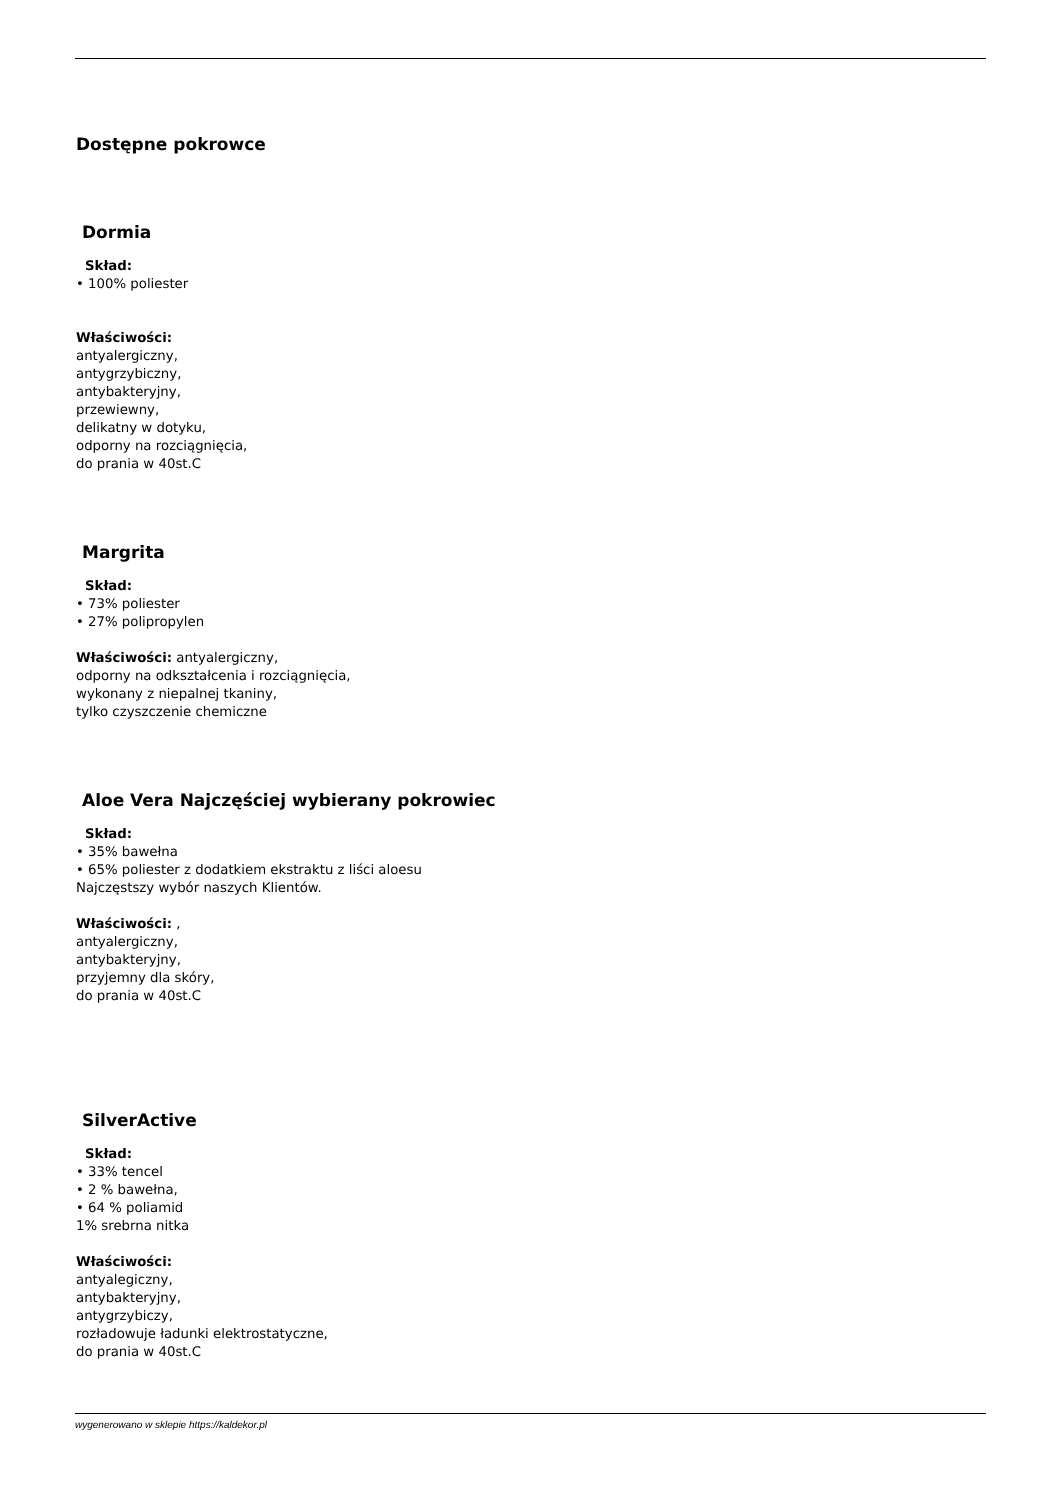Dostępne pokrowce
Dormia
Skład:
• 100% poliester
Właściwości:
antyalergiczny,
antygrzybiczny,
antybakteryjny,
przewiewny,
delikatny w dotyku,
odporny na rozciągnięcia,
do prania w 40st.C
Margrita
Skład:
• 73% poliester
• 27% polipropylen
Właściwości: antyalergiczny,
odporny na odkształcenia i rozciągnięcia,
wykonany z niepalnej tkaniny,
tylko czyszczenie chemiczne
Aloe Vera Najczęściej wybierany pokrowiec
Skład:
• 35% bawełna
• 65% poliester z dodatkiem ekstraktu z liści aloesu
Najczęstszy wybór naszych Klientów.
Właściwości: ,
antyalergiczny,
antybakteryjny,
przyjemny dla skóry,
do prania w 40st.C
SilverActive
Skład:
• 33% tencel
• 2 % bawełna,
• 64 % poliamid
1% srebrna nitka
Właściwości:
antyalegiczny,
antybakteryjny,
antygrzybiczy,
rozładowuje ładunki elektrostatyczne,
do prania w 40st.C
wygenerowano w sklepie https://kaldekor.pl